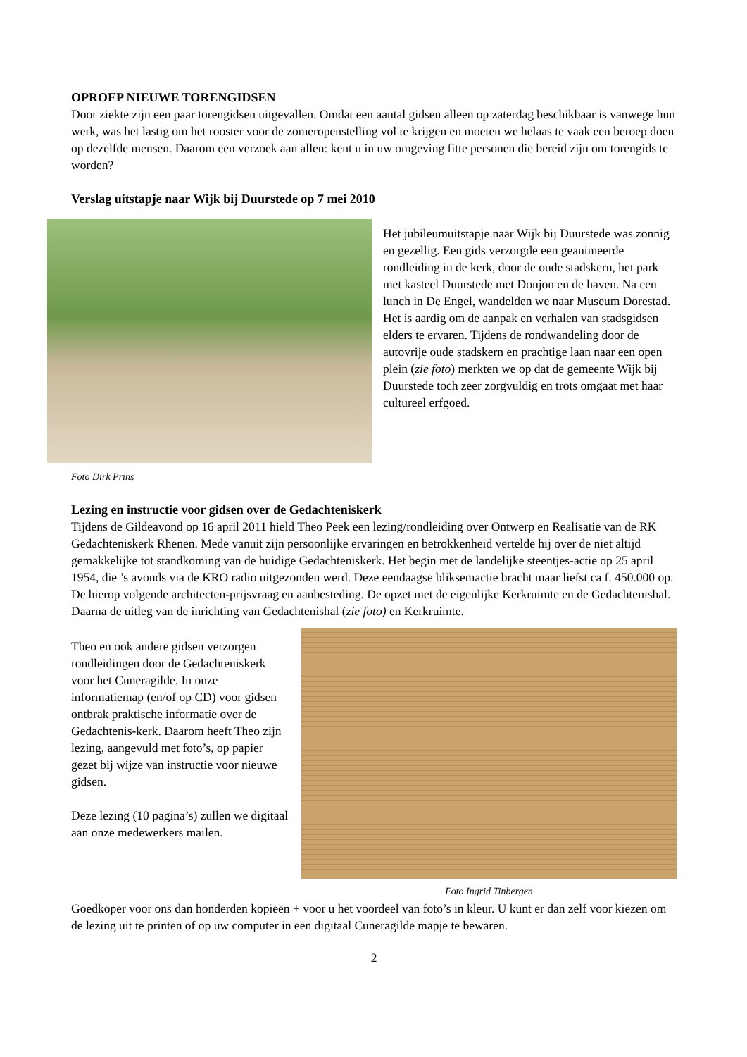OPROEP NIEUWE TORENGIDSEN
Door ziekte zijn een paar torengidsen uitgevallen. Omdat een aantal gidsen alleen op zaterdag beschikbaar is vanwege hun werk, was het lastig om het rooster voor de zomeropenstelling vol te krijgen en moeten we helaas te vaak een beroep doen op dezelfde mensen. Daarom een verzoek aan allen: kent u in uw omgeving fitte personen die bereid zijn om torengids te worden?
Verslag uitstapje naar Wijk bij Duurstede op 7 mei 2010
Foto Dirk Prins
Het jubileumuitstapje naar Wijk bij Duurstede was zonnig en gezellig. Een gids verzorgde een geanimeerde rondleiding in de kerk, door de oude stadskern, het park met kasteel Duurstede met Donjon en de haven. Na een lunch in De Engel, wandelden we naar Museum Dorestad. Het is aardig om de aanpak en verhalen van stadsgidsen elders te ervaren. Tijdens de rondwandeling door de autovrije oude stadskern en prachtige laan naar een open plein (zie foto) merkten we op dat de gemeente Wijk bij Duurstede toch zeer zorgvuldig en trots omgaat met haar cultureel erfgoed.
Lezing en instructie voor gidsen over de Gedachteniskerk
Tijdens de Gildeavond op 16 april 2011 hield Theo Peek een lezing/rondleiding over Ontwerp en Realisatie van de RK Gedachteniskerk Rhenen. Mede vanuit zijn persoonlijke ervaringen en betrokkenheid vertelde hij over de niet altijd gemakkelijke tot standkoming van de huidige Gedachteniskerk. Het begin met de landelijke steentjes-actie op 25 april 1954, die ’s avonds via de KRO radio uitgezonden werd. Deze eendaagse bliksemactie bracht maar liefst ca f. 450.000 op. De hierop volgende architecten-prijsvraag en aanbesteding. De opzet met de eigenlijke Kerkruimte en de Gedachtenishal. Daarna de uitleg van de inrichting van Gedachtenishal (zie foto) en Kerkruimte.
Theo en ook andere gidsen verzorgen rondleidingen door de Gedachteniskerk voor het Cuneragilde. In onze informatiemap (en/of op CD) voor gidsen ontbrak praktische informatie over de Gedachtenis-kerk. Daarom heeft Theo zijn lezing, aangevuld met foto’s, op papier gezet bij wijze van instructie voor nieuwe gidsen.
Deze lezing (10 pagina’s) zullen we digitaal aan onze medewerkers mailen.
Foto Ingrid Tinbergen
Goedkoper voor ons dan honderden kopieën + voor u het voordeel van foto’s in kleur. U kunt er dan zelf voor kiezen om de lezing uit te printen of op uw computer in een digitaal Cuneragilde mapje te bewaren.
2